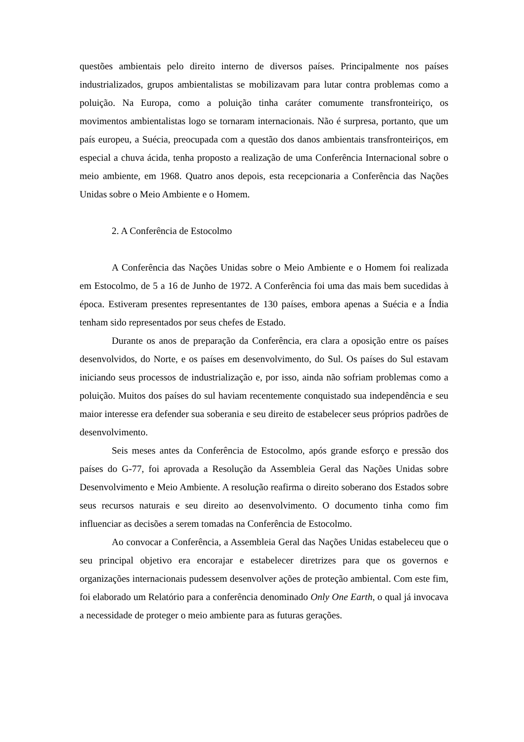questões ambientais pelo direito interno de diversos países. Principalmente nos países industrializados, grupos ambientalistas se mobilizavam para lutar contra problemas como a poluição. Na Europa, como a poluição tinha caráter comumente transfronteiriço, os movimentos ambientalistas logo se tornaram internacionais. Não é surpresa, portanto, que um país europeu, a Suécia, preocupada com a questão dos danos ambientais transfronteiriços, em especial a chuva ácida, tenha proposto a realização de uma Conferência Internacional sobre o meio ambiente, em 1968. Quatro anos depois, esta recepcionaria a Conferência das Nações Unidas sobre o Meio Ambiente e o Homem.
2. A Conferência de Estocolmo
A Conferência das Nações Unidas sobre o Meio Ambiente e o Homem foi realizada em Estocolmo, de 5 a 16 de Junho de 1972. A Conferência foi uma das mais bem sucedidas à época. Estiveram presentes representantes de 130 países, embora apenas a Suécia e a Índia tenham sido representados por seus chefes de Estado.
Durante os anos de preparação da Conferência, era clara a oposição entre os países desenvolvidos, do Norte, e os países em desenvolvimento, do Sul. Os países do Sul estavam iniciando seus processos de industrialização e, por isso, ainda não sofriam problemas como a poluição. Muitos dos países do sul haviam recentemente conquistado sua independência e seu maior interesse era defender sua soberania e seu direito de estabelecer seus próprios padrões de desenvolvimento.
Seis meses antes da Conferência de Estocolmo, após grande esforço e pressão dos países do G-77, foi aprovada a Resolução da Assembleia Geral das Nações Unidas sobre Desenvolvimento e Meio Ambiente. A resolução reafirma o direito soberano dos Estados sobre seus recursos naturais e seu direito ao desenvolvimento. O documento tinha como fim influenciar as decisões a serem tomadas na Conferência de Estocolmo.
Ao convocar a Conferência, a Assembleia Geral das Nações Unidas estabeleceu que o seu principal objetivo era encorajar e estabelecer diretrizes para que os governos e organizações internacionais pudessem desenvolver ações de proteção ambiental. Com este fim, foi elaborado um Relatório para a conferência denominado Only One Earth, o qual já invocava a necessidade de proteger o meio ambiente para as futuras gerações.